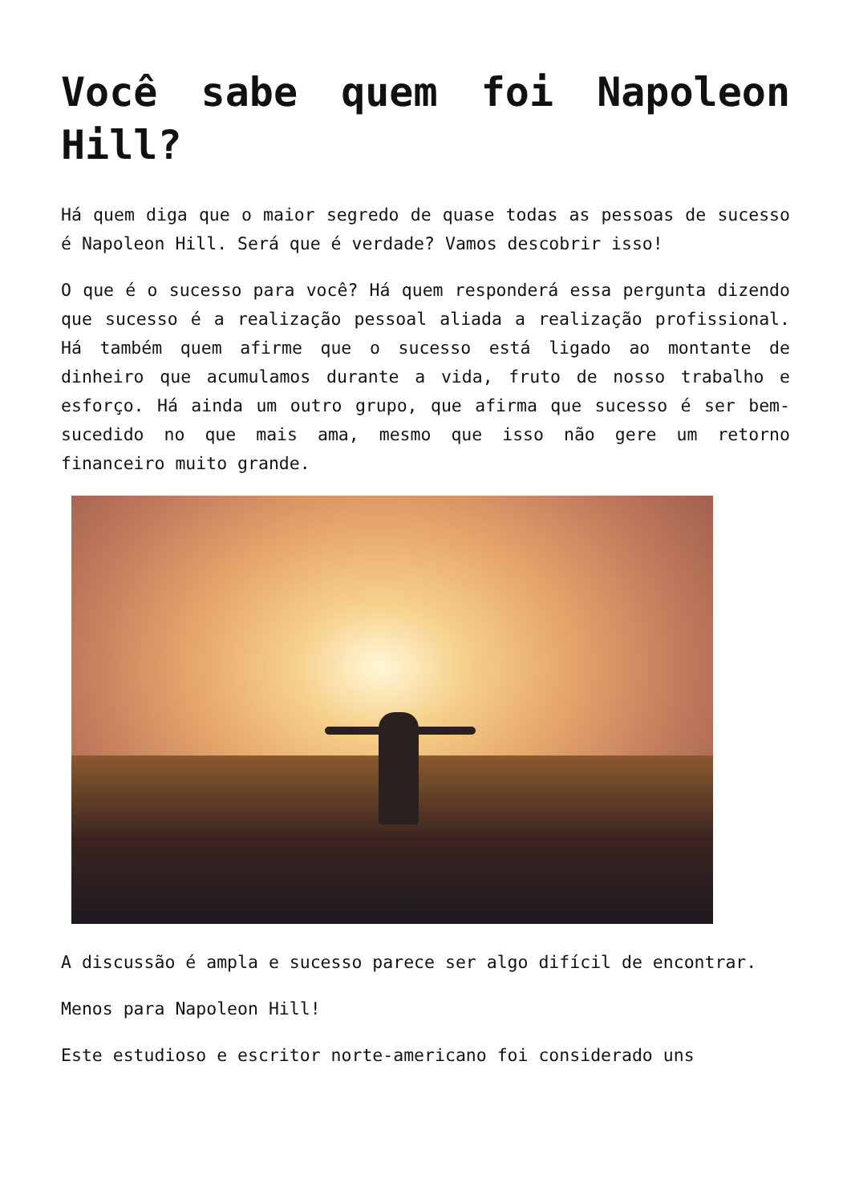Você sabe quem foi Napoleon Hill?
Há quem diga que o maior segredo de quase todas as pessoas de sucesso é Napoleon Hill. Será que é verdade? Vamos descobrir isso!
O que é o sucesso para você? Há quem responderá essa pergunta dizendo que sucesso é a realização pessoal aliada a realização profissional. Há também quem afirme que o sucesso está ligado ao montante de dinheiro que acumulamos durante a vida, fruto de nosso trabalho e esforço. Há ainda um outro grupo, que afirma que sucesso é ser bem-sucedido no que mais ama, mesmo que isso não gere um retorno financeiro muito grande.
A discussão é ampla e sucesso parece ser algo difícil de encontrar.
Menos para Napoleon Hill!
Este estudioso e escritor norte-americano foi considerado uns